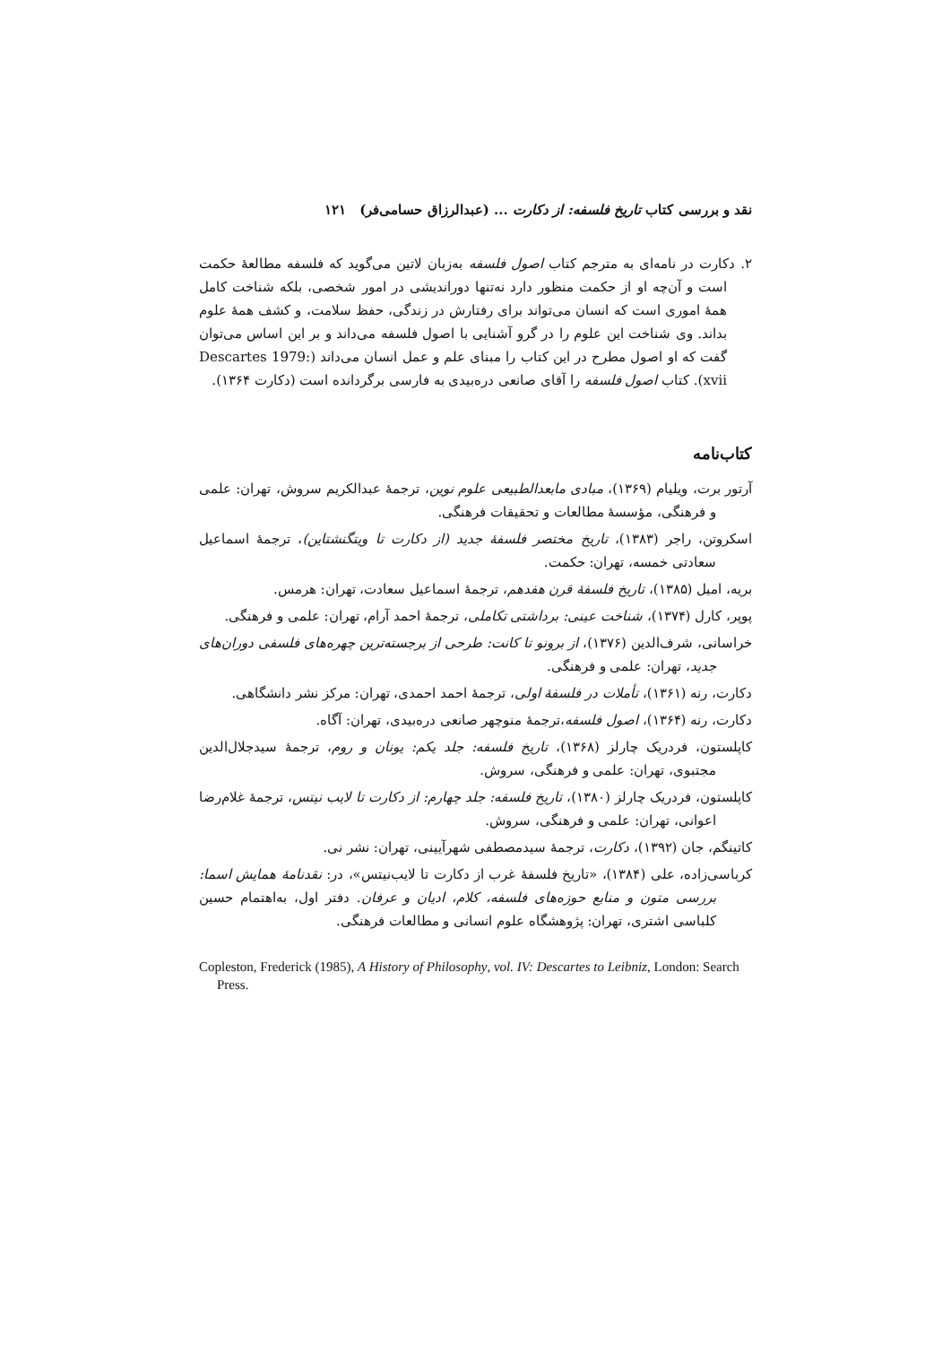نقد و بررسی کتاب تاریخ فلسفه: از دکارت ... (عبدالرزاق حسامی‌فر) ۱۲۱
۲. دکارت در نامه‌ای به مترجم کتاب اصول فلسفه به‌زبان لاتین می‌گوید که فلسفه مطالعهٔ حکمت است و آن‌چه او از حکمت منظور دارد نه‌تنها دوراندیشی در امور شخصی، بلکه شناخت کامل همهٔ اموری است که انسان می‌تواند برای رفتارش در زندگی، حفظ سلامت، و کشف همهٔ علوم بداند. وی شناخت این علوم را در گرو آشنایی با اصول فلسفه می‌داند و بر این اساس می‌توان گفت که او اصول مطرح در این کتاب را مبنای علم و عمل انسان می‌داند (Descartes 1979: xvii). کتاب اصول فلسفه را آقای صانعی دره‌بیدی به فارسی برگردانده است (دکارت ۱۳۶۴).
کتاب‌نامه
آرتور برت، ویلیام (۱۳۶۹)، مبادی مابعدالطبیعی علوم نوین، ترجمهٔ عبدالکریم سروش، تهران: علمی و فرهنگی، مؤسسهٔ مطالعات و تحقیقات فرهنگی.
اسکروتن، راجر (۱۳۸۳)، تاریخ مختصر فلسفهٔ جدید (از دکارت تا ویتگنشتاین)، ترجمهٔ اسماعیل سعادتی خمسه، تهران: حکمت.
بریه، امیل (۱۳۸۵)، تاریخ فلسفهٔ قرن هفدهم، ترجمهٔ اسماعیل سعادت، تهران: هرمس.
پوپر، کارل (۱۳۷۴)، شناخت عینی: برداشتی تکاملی، ترجمهٔ احمد آرام، تهران: علمی و فرهنگی.
خراسانی، شرف‌الدین (۱۳۷۶)، از برونو تا کانت: طرحی از برجسته‌ترین چهره‌های فلسفی دوران‌های جدید، تهران: علمی و فرهنگی.
دکارت، رنه (۱۳۶۱)، تأملات در فلسفهٔ اولی، ترجمهٔ احمد احمدی، تهران: مرکز نشر دانشگاهی.
دکارت، رنه (۱۳۶۴)، اصول فلسفه،ترجمهٔ منوچهر صانعی دره‌بیدی، تهران: آگاه.
کاپلستون، فردریک چارلز (۱۳۶۸)، تاریخ فلسفه: جلد یکم: یونان و روم، ترجمهٔ سیدجلال‌الدین مجتبوی، تهران: علمی و فرهنگی، سروش.
کاپلستون، فردریک چارلز (۱۳۸۰)، تاریخ فلسفه: جلد چهارم: از دکارت تا لایب نیتس، ترجمهٔ غلام‌رضا اعوانی، تهران: علمی و فرهنگی، سروش.
کاتینگم، جان (۱۳۹۲)، دکارت، ترجمهٔ سیدمصطفی شهرآیینی، تهران: نشر نی.
کرباسی‌زاده، علی (۱۳۸۴)، «تاریخ فلسفهٔ غرب از دکارت تا لایب‌نیتس»، در: نقدنامهٔ همایش اسما: بررسی متون و منابع حوزه‌های فلسفه، کلام، ادیان و عرفان. دفتر اول، به‌اهتمام حسین کلباسی اشتری، تهران: پژوهشگاه علوم انسانی و مطالعات فرهنگی.
Copleston, Frederick (1985), A History of Philosophy, vol. IV: Descartes to Leibniz, London: Search Press.